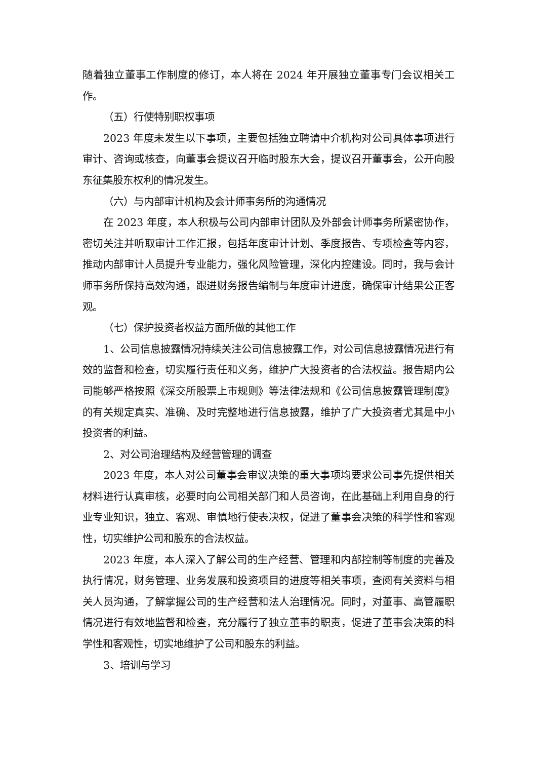随着独立董事工作制度的修订，本人将在 2024 年开展独立董事专门会议相关工作。
（五）行使特别职权事项
2023 年度未发生以下事项，主要包括独立聘请中介机构对公司具体事项进行审计、咨询或核查，向董事会提议召开临时股东大会，提议召开董事会，公开向股东征集股东权利的情况发生。
（六）与内部审计机构及会计师事务所的沟通情况
在 2023 年度，本人积极与公司内部审计团队及外部会计师事务所紧密协作，密切关注并听取审计工作汇报，包括年度审计计划、季度报告、专项检查等内容，推动内部审计人员提升专业能力，强化风险管理，深化内控建设。同时，我与会计师事务所保持高效沟通，跟进财务报告编制与年度审计进度，确保审计结果公正客观。
（七）保护投资者权益方面所做的其他工作
1、公司信息披露情况持续关注公司信息披露工作，对公司信息披露情况进行有效的监督和检查，切实履行责任和义务，维护广大投资者的合法权益。报告期内公司能够严格按照《深交所股票上市规则》等法律法规和《公司信息披露管理制度》的有关规定真实、准确、及时完整地进行信息披露，维护了广大投资者尤其是中小投资者的利益。
2、对公司治理结构及经营管理的调查
2023 年度，本人对公司董事会审议决策的重大事项均要求公司事先提供相关材料进行认真审核，必要时向公司相关部门和人员咨询，在此基础上利用自身的行业专业知识，独立、客观、审慎地行使表决权，促进了董事会决策的科学性和客观性，切实维护公司和股东的合法权益。
2023 年度，本人深入了解公司的生产经营、管理和内部控制等制度的完善及执行情况，财务管理、业务发展和投资项目的进度等相关事项，查阅有关资料与相关人员沟通，了解掌握公司的生产经营和法人治理情况。同时，对董事、高管履职情况进行有效地监督和检查，充分履行了独立董事的职责，促进了董事会决策的科学性和客观性，切实地维护了公司和股东的利益。
3、培训与学习